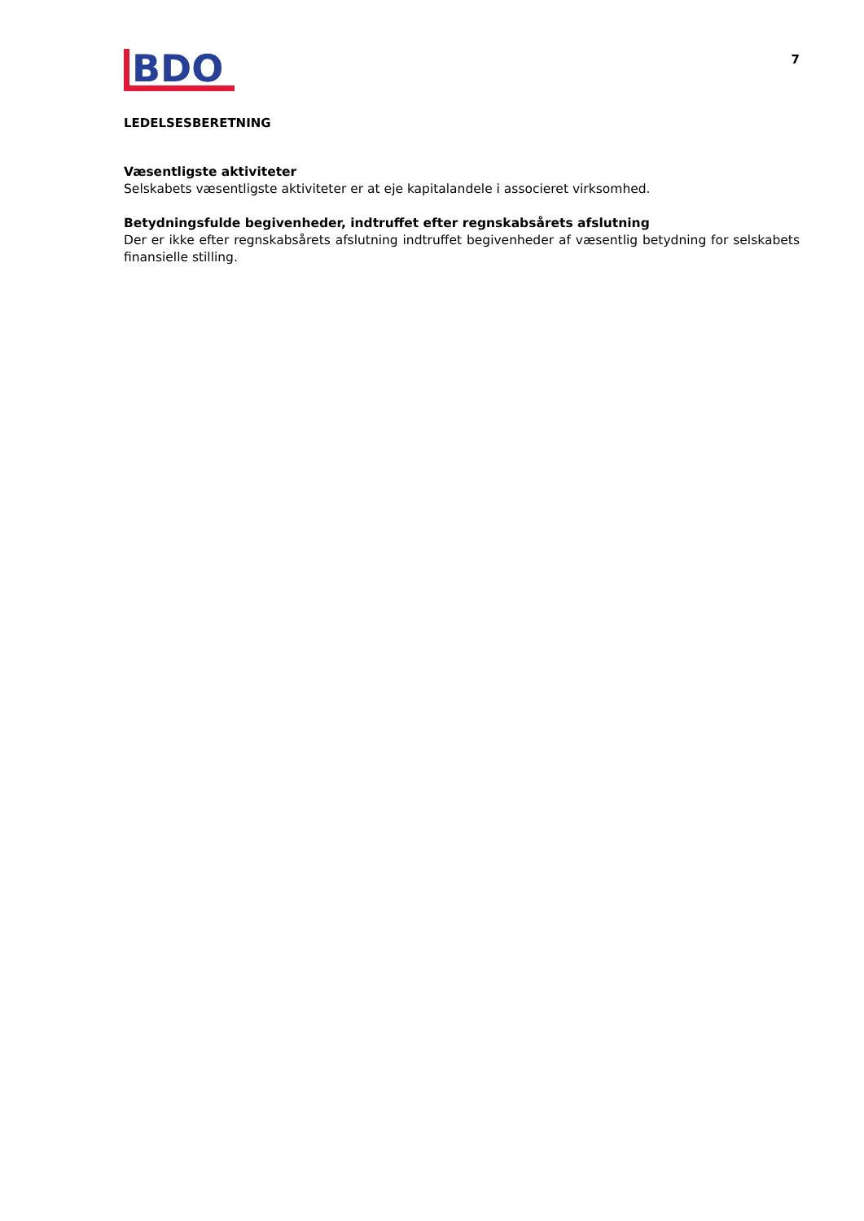BDO
7
LEDELSESBERETNING
Væsentligste aktiviteter
Selskabets væsentligste aktiviteter er at eje kapitalandele i associeret virksomhed.
Betydningsfulde begivenheder, indtruffet efter regnskabsårets afslutning
Der er ikke efter regnskabsårets afslutning indtruffet begivenheder af væsentlig betydning for selskabets finansielle stilling.